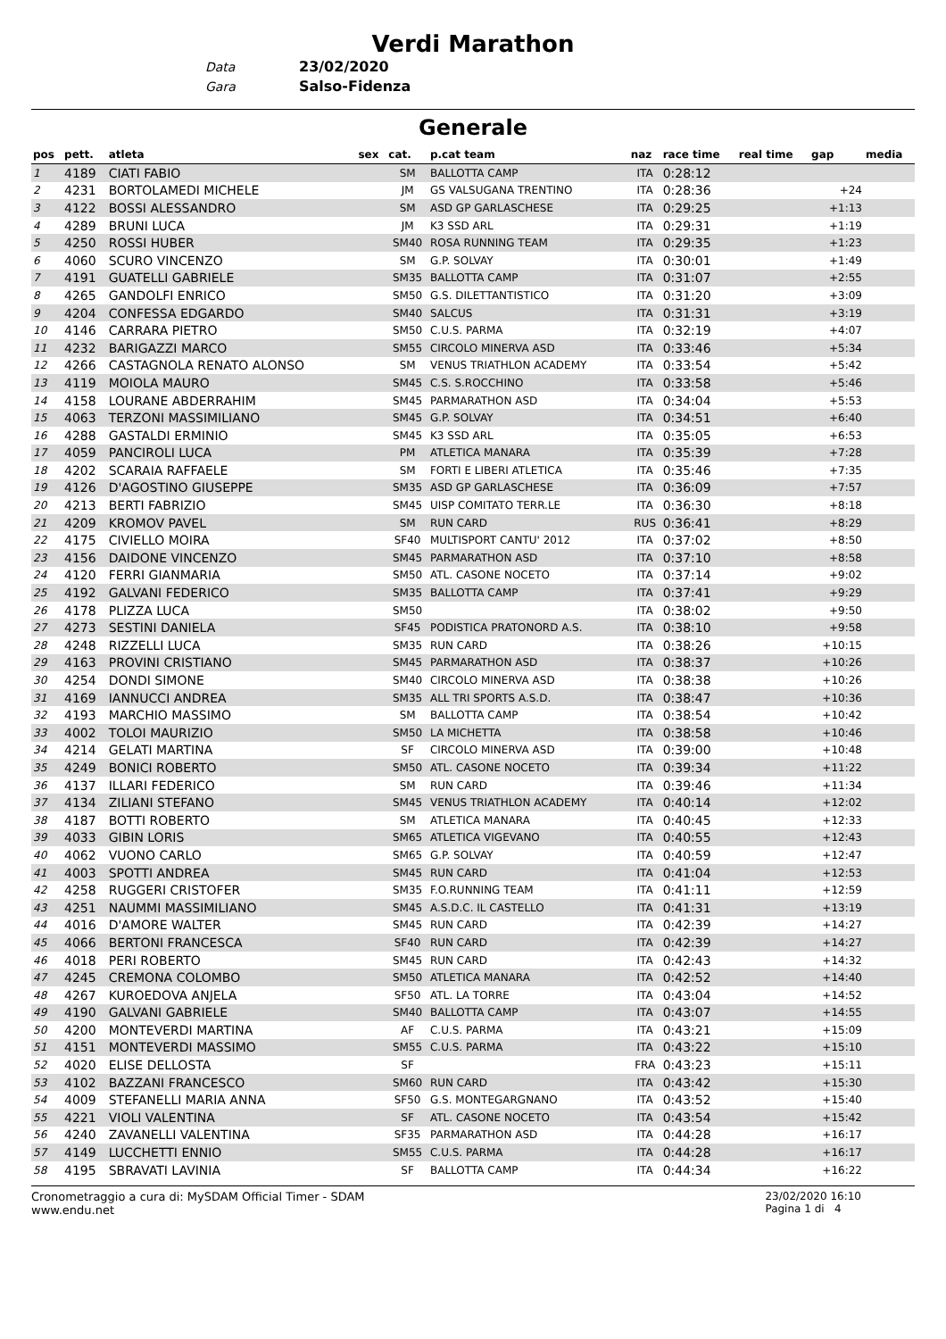Verdi Marathon
Data 23/02/2020
Gara Salso-Fidenza
Generale
| pos | pett. | atleta | sex | cat. | p.cat team | naz | race time | real time | gap | media |
| --- | --- | --- | --- | --- | --- | --- | --- | --- | --- | --- |
| 1 | 4189 | CIATI FABIO | | SM | BALLOTTA CAMP | ITA | 0:28:12 | | | |
| 2 | 4231 | BORTOLAMEDI MICHELE | | JM | GS VALSUGANA TRENTINO | ITA | 0:28:36 | | +24 | |
| 3 | 4122 | BOSSI ALESSANDRO | | SM | ASD GP GARLASCHESE | ITA | 0:29:25 | | +1:13 | |
| 4 | 4289 | BRUNI LUCA | | JM | K3 SSD ARL | ITA | 0:29:31 | | +1:19 | |
| 5 | 4250 | ROSSI HUBER | | SM40 | ROSA RUNNING TEAM | ITA | 0:29:35 | | +1:23 | |
| 6 | 4060 | SCURO VINCENZO | | SM | G.P. SOLVAY | ITA | 0:30:01 | | +1:49 | |
| 7 | 4191 | GUATELLI GABRIELE | | SM35 | BALLOTTA CAMP | ITA | 0:31:07 | | +2:55 | |
| 8 | 4265 | GANDOLFI ENRICO | | SM50 | G.S. DILETTANTISTICO | ITA | 0:31:20 | | +3:09 | |
| 9 | 4204 | CONFESSA EDGARDO | | SM40 | SALCUS | ITA | 0:31:31 | | +3:19 | |
| 10 | 4146 | CARRARA PIETRO | | SM50 | C.U.S. PARMA | ITA | 0:32:19 | | +4:07 | |
| 11 | 4232 | BARIGAZZI MARCO | | SM55 | CIRCOLO MINERVA ASD | ITA | 0:33:46 | | +5:34 | |
| 12 | 4266 | CASTAGNOLA RENATO ALONSO | | SM | VENUS TRIATHLON ACADEMY | ITA | 0:33:54 | | +5:42 | |
| 13 | 4119 | MOIOLA MAURO | | SM45 | C.S. S.ROCCHINO | ITA | 0:33:58 | | +5:46 | |
| 14 | 4158 | LOURANE ABDERRAHIM | | SM45 | PARMARATHON ASD | ITA | 0:34:04 | | +5:53 | |
| 15 | 4063 | TERZONI MASSIMILIANO | | SM45 | G.P. SOLVAY | ITA | 0:34:51 | | +6:40 | |
| 16 | 4288 | GASTALDI ERMINIO | | SM45 | K3 SSD ARL | ITA | 0:35:05 | | +6:53 | |
| 17 | 4059 | PANCIROLI LUCA | | PM | ATLETICA MANARA | ITA | 0:35:39 | | +7:28 | |
| 18 | 4202 | SCARAIA RAFFAELE | | SM | FORTI E LIBERI ATLETICA | ITA | 0:35:46 | | +7:35 | |
| 19 | 4126 | D'AGOSTINO GIUSEPPE | | SM35 | ASD GP GARLASCHESE | ITA | 0:36:09 | | +7:57 | |
| 20 | 4213 | BERTI FABRIZIO | | SM45 | UISP COMITATO TERR.LE | ITA | 0:36:30 | | +8:18 | |
| 21 | 4209 | KROMOV PAVEL | | SM | RUN CARD | RUS | 0:36:41 | | +8:29 | |
| 22 | 4175 | CIVIELLO MOIRA | | SF40 | MULTISPORT CANTU' 2012 | ITA | 0:37:02 | | +8:50 | |
| 23 | 4156 | DAIDONE VINCENZO | | SM45 | PARMARATHON ASD | ITA | 0:37:10 | | +8:58 | |
| 24 | 4120 | FERRI GIANMARIA | | SM50 | ATL. CASONE NOCETO | ITA | 0:37:14 | | +9:02 | |
| 25 | 4192 | GALVANI FEDERICO | | SM35 | BALLOTTA CAMP | ITA | 0:37:41 | | +9:29 | |
| 26 | 4178 | PLIZZA LUCA | | SM50 | | ITA | 0:38:02 | | +9:50 | |
| 27 | 4273 | SESTINI DANIELA | | SF45 | PODISTICA PRATONORD A.S. | ITA | 0:38:10 | | +9:58 | |
| 28 | 4248 | RIZZELLI LUCA | | SM35 | RUN CARD | ITA | 0:38:26 | | +10:15 | |
| 29 | 4163 | PROVINI CRISTIANO | | SM45 | PARMARATHON ASD | ITA | 0:38:37 | | +10:26 | |
| 30 | 4254 | DONDI SIMONE | | SM40 | CIRCOLO MINERVA ASD | ITA | 0:38:38 | | +10:26 | |
| 31 | 4169 | IANNUCCI ANDREA | | SM35 | ALL TRI SPORTS A.S.D. | ITA | 0:38:47 | | +10:36 | |
| 32 | 4193 | MARCHIO MASSIMO | | SM | BALLOTTA CAMP | ITA | 0:38:54 | | +10:42 | |
| 33 | 4002 | TOLOI MAURIZIO | | SM50 | LA MICHETTA | ITA | 0:38:58 | | +10:46 | |
| 34 | 4214 | GELATI MARTINA | | SF | CIRCOLO MINERVA ASD | ITA | 0:39:00 | | +10:48 | |
| 35 | 4249 | BONICI ROBERTO | | SM50 | ATL. CASONE NOCETO | ITA | 0:39:34 | | +11:22 | |
| 36 | 4137 | ILLARI FEDERICO | | SM | RUN CARD | ITA | 0:39:46 | | +11:34 | |
| 37 | 4134 | ZILIANI STEFANO | | SM45 | VENUS TRIATHLON ACADEMY | ITA | 0:40:14 | | +12:02 | |
| 38 | 4187 | BOTTI ROBERTO | | SM | ATLETICA MANARA | ITA | 0:40:45 | | +12:33 | |
| 39 | 4033 | GIBIN LORIS | | SM65 | ATLETICA VIGEVANO | ITA | 0:40:55 | | +12:43 | |
| 40 | 4062 | VUONO CARLO | | SM65 | G.P. SOLVAY | ITA | 0:40:59 | | +12:47 | |
| 41 | 4003 | SPOTTI ANDREA | | SM45 | RUN CARD | ITA | 0:41:04 | | +12:53 | |
| 42 | 4258 | RUGGERI CRISTOFER | | SM35 | F.O.RUNNING TEAM | ITA | 0:41:11 | | +12:59 | |
| 43 | 4251 | NAUMMI MASSIMILIANO | | SM45 | A.S.D.C. IL CASTELLO | ITA | 0:41:31 | | +13:19 | |
| 44 | 4016 | D'AMORE WALTER | | SM45 | RUN CARD | ITA | 0:42:39 | | +14:27 | |
| 45 | 4066 | BERTONI FRANCESCA | | SF40 | RUN CARD | ITA | 0:42:39 | | +14:27 | |
| 46 | 4018 | PERI ROBERTO | | SM45 | RUN CARD | ITA | 0:42:43 | | +14:32 | |
| 47 | 4245 | CREMONA COLOMBO | | SM50 | ATLETICA MANARA | ITA | 0:42:52 | | +14:40 | |
| 48 | 4267 | KUROEDOVA ANJELA | | SF50 | ATL. LA TORRE | ITA | 0:43:04 | | +14:52 | |
| 49 | 4190 | GALVANI GABRIELE | | SM40 | BALLOTTA CAMP | ITA | 0:43:07 | | +14:55 | |
| 50 | 4200 | MONTEVERDI MARTINA | | AF | C.U.S. PARMA | ITA | 0:43:21 | | +15:09 | |
| 51 | 4151 | MONTEVERDI MASSIMO | | SM55 | C.U.S. PARMA | ITA | 0:43:22 | | +15:10 | |
| 52 | 4020 | ELISE DELLOSTA | | SF | | FRA | 0:43:23 | | +15:11 | |
| 53 | 4102 | BAZZANI FRANCESCO | | SM60 | RUN CARD | ITA | 0:43:42 | | +15:30 | |
| 54 | 4009 | STEFANELLI MARIA ANNA | | SF50 | G.S. MONTEGARGNANO | ITA | 0:43:52 | | +15:40 | |
| 55 | 4221 | VIOLI VALENTINA | | SF | ATL. CASONE NOCETO | ITA | 0:43:54 | | +15:42 | |
| 56 | 4240 | ZAVANELLI VALENTINA | | SF35 | PARMARATHON ASD | ITA | 0:44:28 | | +16:17 | |
| 57 | 4149 | LUCCHETTI ENNIO | | SM55 | C.U.S. PARMA | ITA | 0:44:28 | | +16:17 | |
| 58 | 4195 | SBRAVATI LAVINIA | | SF | BALLOTTA CAMP | ITA | 0:44:34 | | +16:22 | |
Cronometraggio a cura di: MySDAM Official Timer - SDAM
www.endu.net
23/02/2020 16:10
Pagina 1 di 4